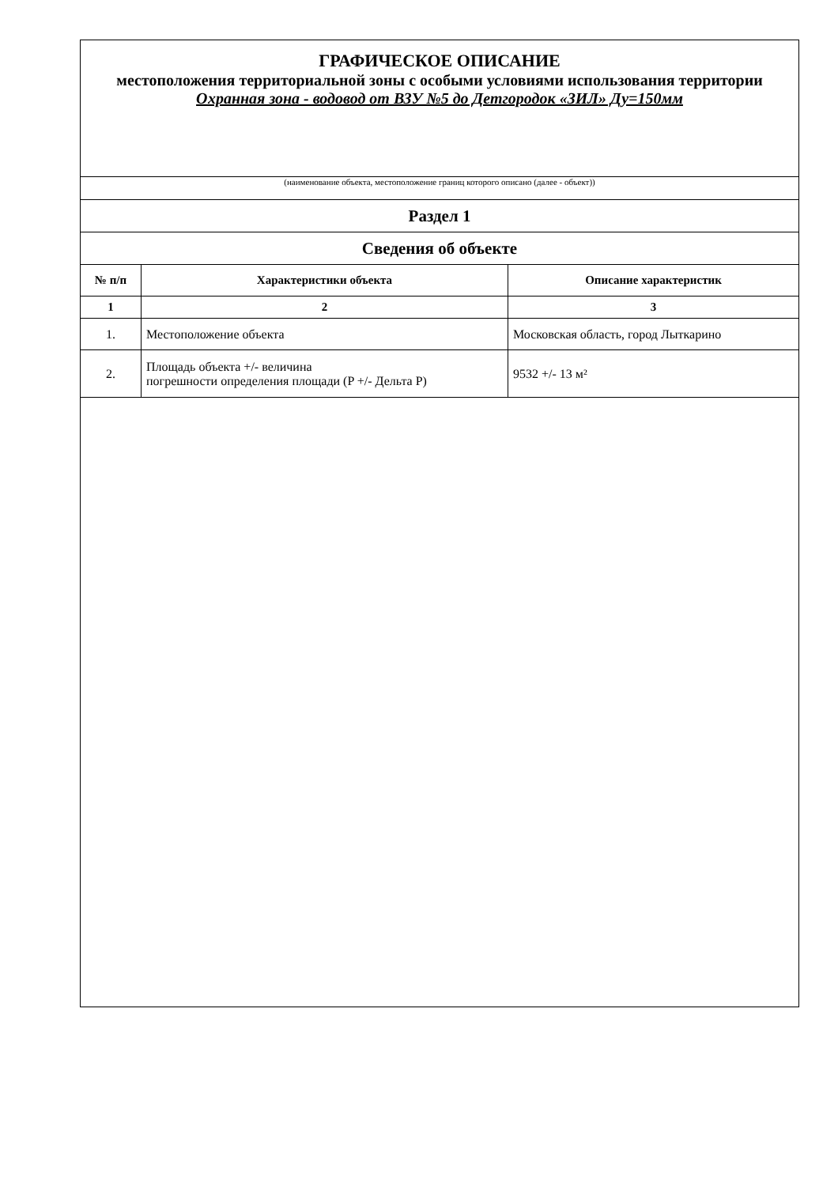| ГРАФИЧЕСКОЕ ОПИСАНИЕ местоположения территориальной зоны с особыми условиями использования территории Охранная зона - водовод от ВЗУ №5 до Детгородок «ЗИЛ» Ду=150мм | | |
| (наименование объекта, местоположение границ которого описано (далее - объект)) | | |
| Раздел 1 | | |
| Сведения об объекте | | |
| № п/п | Характеристики объекта | Описание характеристик |
| 1 | 2 | 3 |
| 1. | Местоположение объекта | Московская область, город Лыткарино |
| 2. | Площадь объекта +/- величина погрешности определения площади (P +/- Дельта P) | 9532 +/- 13 м² |